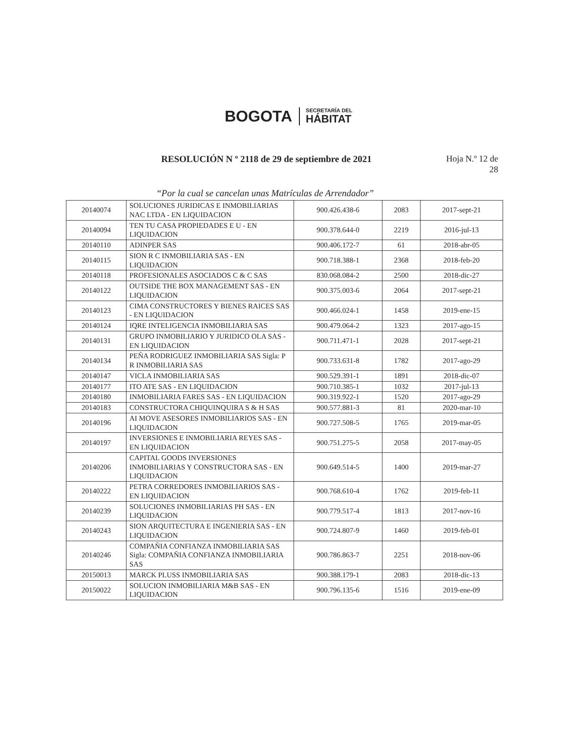BOGOTA
SECRETARÍA DEL
HÁBITAT
RESOLUCIÓN N º 2118 de 29 de septiembre de 2021
Hoja N.º 12 de
28
“Por la cual se cancelan unas Matrículas de Arrendador”
| 20140074 | SOLUCIONES JURIDICAS E INMOBILIARIAS NAC LTDA - EN LIQUIDACION | 900.426.438-6 | 2083 | 2017-sept-21 |
| 20140094 | TEN TU CASA PROPIEDADES E U - EN LIQUIDACION | 900.378.644-0 | 2219 | 2016-jul-13 |
| 20140110 | ADINPER SAS | 900.406.172-7 | 61 | 2018-abr-05 |
| 20140115 | SION R C INMOBILIARIA SAS - EN LIQUIDACION | 900.718.388-1 | 2368 | 2018-feb-20 |
| 20140118 | PROFESIONALES ASOCIADOS C & C SAS | 830.068.084-2 | 2500 | 2018-dic-27 |
| 20140122 | OUTSIDE THE BOX MANAGEMENT SAS - EN LIQUIDACION | 900.375.003-6 | 2064 | 2017-sept-21 |
| 20140123 | CIMA CONSTRUCTORES Y BIENES RAICES SAS - EN LIQUIDACION | 900.466.024-1 | 1458 | 2019-ene-15 |
| 20140124 | IQRE INTELIGENCIA INMOBILIARIA SAS | 900.479.064-2 | 1323 | 2017-ago-15 |
| 20140131 | GRUPO INMOBILIARIO Y JURIDICO OLA SAS - EN LIQUIDACION | 900.711.471-1 | 2028 | 2017-sept-21 |
| 20140134 | PEÑA RODRIGUEZ INMOBILIARIA SAS Sigla: P R INMOBILIARIA SAS | 900.733.631-8 | 1782 | 2017-ago-29 |
| 20140147 | VICLA INMOBILIARIA SAS | 900.529.391-1 | 1891 | 2018-dic-07 |
| 20140177 | ITO ATE SAS - EN LIQUIDACION | 900.710.385-1 | 1032 | 2017-jul-13 |
| 20140180 | INMOBILIARIA FARES SAS - EN LIQUIDACION | 900.319.922-1 | 1520 | 2017-ago-29 |
| 20140183 | CONSTRUCTORA CHIQUINQUIRA S & H SAS | 900.577.881-3 | 81 | 2020-mar-10 |
| 20140196 | AI MOVE ASESORES INMOBILIARIOS SAS - EN LIQUIDACION | 900.727.508-5 | 1765 | 2019-mar-05 |
| 20140197 | INVERSIONES E INMOBILIARIA REYES SAS - EN LIQUIDACION | 900.751.275-5 | 2058 | 2017-may-05 |
| 20140206 | CAPITAL GOODS INVERSIONES INMOBILIARIAS Y CONSTRUCTORA SAS - EN LIQUIDACION | 900.649.514-5 | 1400 | 2019-mar-27 |
| 20140222 | PETRA CORREDORES INMOBILIARIOS SAS - EN LIQUIDACION | 900.768.610-4 | 1762 | 2019-feb-11 |
| 20140239 | SOLUCIONES INMOBILIARIAS PH SAS - EN LIQUIDACION | 900.779.517-4 | 1813 | 2017-nov-16 |
| 20140243 | SION ARQUITECTURA E INGENIERIA SAS - EN LIQUIDACION | 900.724.807-9 | 1460 | 2019-feb-01 |
| 20140246 | COMPAÑIA CONFIANZA INMOBILIARIA SAS Sigla: COMPAÑIA CONFIANZA INMOBILIARIA SAS | 900.786.863-7 | 2251 | 2018-nov-06 |
| 20150013 | MARCK PLUSS INMOBILIARIA SAS | 900.388.179-1 | 2083 | 2018-dic-13 |
| 20150022 | SOLUCION INMOBILIARIA M&B SAS - EN LIQUIDACION | 900.796.135-6 | 1516 | 2019-ene-09 |